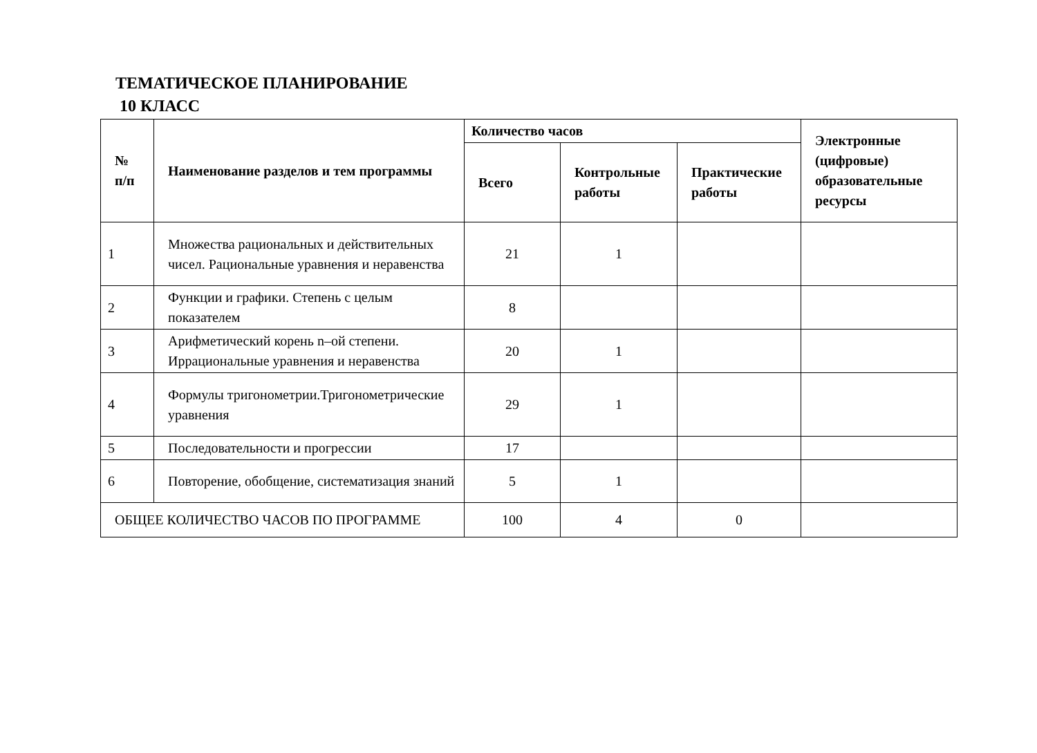ТЕМАТИЧЕСКОЕ ПЛАНИРОВАНИЕ
10 КЛАСС
| № п/п | Наименование разделов и тем программы | Количество часов | | | Электронные (цифровые) образовательные ресурсы |
| --- | --- | --- | --- | --- | --- |
| | | Всего | Контрольные работы | Практические работы | |
| 1 | Множества рациональных и действительных чисел. Рациональные уравнения и неравенства | 21 | 1 | | |
| 2 | Функции и графики. Степень с целым показателем | 8 | | | |
| 3 | Арифметический корень n–ой степени. Иррациональные уравнения и неравенства | 20 | 1 | | |
| 4 | Формулы тригонометрии.Тригонометрические уравнения | 29 | 1 | | |
| 5 | Последовательности и прогрессии | 17 | | | |
| 6 | Повторение, обобщение, систематизация знаний | 5 | 1 | | |
| ОБЩЕЕ КОЛИЧЕСТВО ЧАСОВ ПО ПРОГРАММЕ | | 100 | 4 | 0 | |